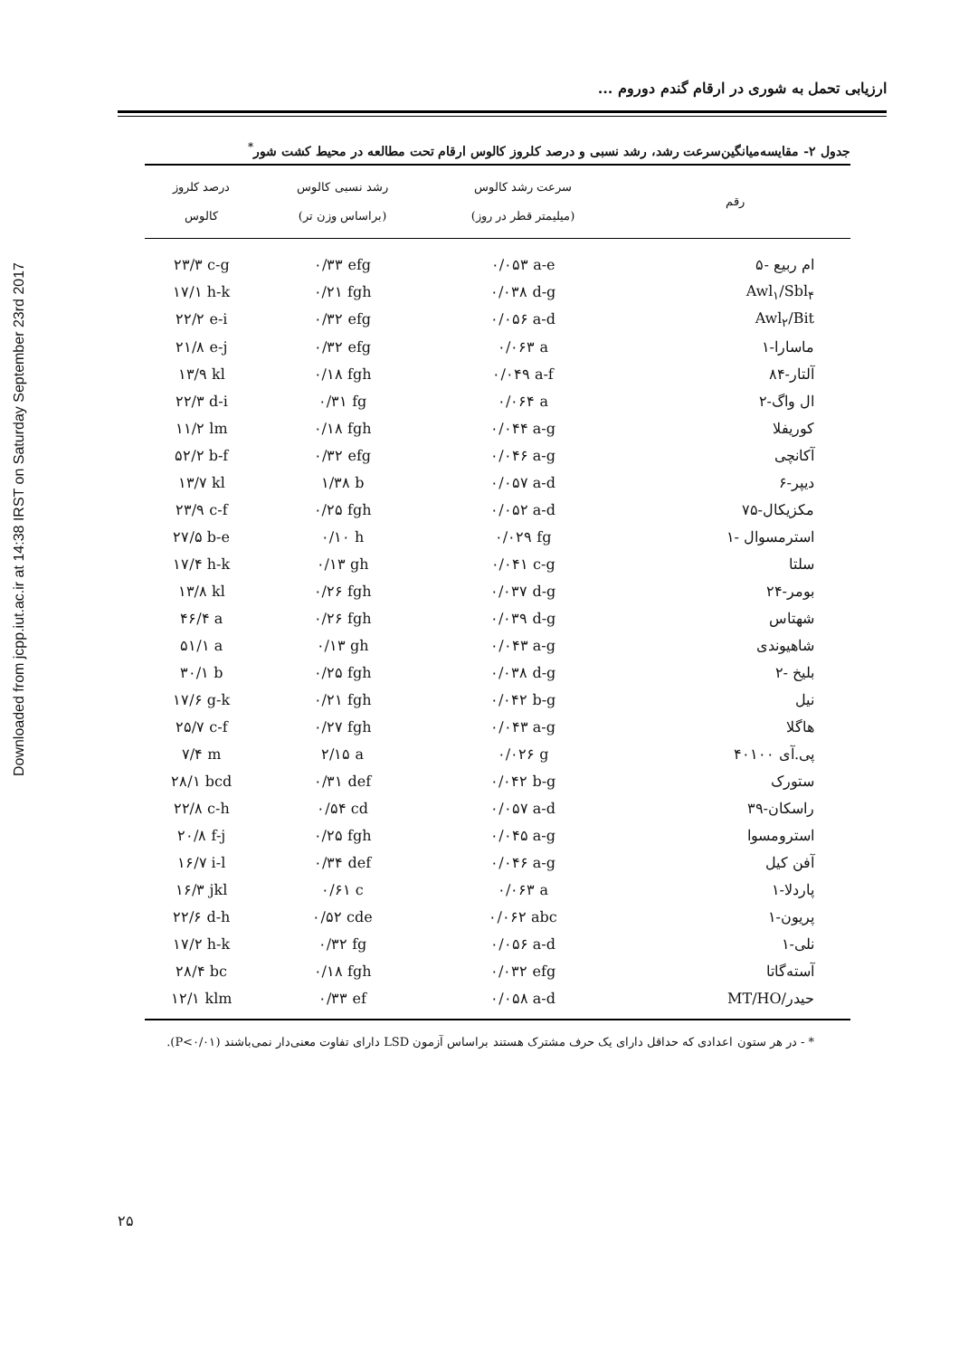Downloaded from jcpp.iut.ac.ir at 14:38 IRST on Saturday September 23rd 2017
ارزیابی تحمل به شوری در ارقام گندم دوروم ...
جدول ۲- مقایسه‌میانگین‌سرعت رشد، رشد نسبی و درصد کلروز کالوس ارقام تحت مطالعه در محیط کشت شور<sup>*</sup>
| رقم | سرعت رشد کالوس (میلیمتر قطر در روز) | رشد نسبی کالوس (براساس وزن تر) | درصد کلروز کالوس |
| --- | --- | --- | --- |
| ام ربیع -۵ | ۰/۰۵۳ a-e | ۰/۳۳ efg | ۲۳/۳ c-g |
| Awl<sub>۱</sub>/Sbl<sub>۴</sub> | ۰/۰۳۸ d-g | ۰/۲۱ fgh | ۱۷/۱ h-k |
| Awl<sub>۲</sub>/Bit | ۰/۰۵۶ a-d | ۰/۳۲ efg | ۲۲/۲ e-i |
| ماسارا-۱ | ۰/۰۶۳ a | ۰/۳۲ efg | ۲۱/۸ e-j |
| آلتار-۸۴ | ۰/۰۴۹ a-f | ۰/۱۸ fgh | ۱۳/۹ kl |
| ال واگ-۲ | ۰/۰۶۴ a | ۰/۳۱ fg | ۲۲/۳ d-i |
| کوریفلا | ۰/۰۴۴ a-g | ۰/۱۸ fgh | ۱۱/۲ lm |
| آکانچی | ۰/۰۴۶ a-g | ۰/۳۲ efg | ۵۲/۲ b-f |
| دیپر-۶ | ۰/۰۵۷ a-d | ۱/۳۸ b | ۱۳/۷ kl |
| مکزیکال-۷۵ | ۰/۰۵۲ a-d | ۰/۲۵ fgh | ۲۳/۹ c-f |
| استرمسوال -۱ | ۰/۰۲۹ fg | ۰/۱۰ h | ۲۷/۵ b-e |
| سلتا | ۰/۰۴۱ c-g | ۰/۱۳ gh | ۱۷/۴ h-k |
| بومر-۲۴ | ۰/۰۳۷ d-g | ۰/۲۶ fgh | ۱۳/۸ kl |
| شهتاس | ۰/۰۳۹ d-g | ۰/۲۶ fgh | ۴۶/۴ a |
| شاهیوندی | ۰/۰۴۳ a-g | ۰/۱۳ gh | ۵۱/۱ a |
| بلیخ -۲ | ۰/۰۳۸ d-g | ۰/۲۵ fgh | ۳۰/۱ b |
| نیل | ۰/۰۴۲ b-g | ۰/۲۱ fgh | ۱۷/۶ g-k |
| هاگلا | ۰/۰۴۳ a-g | ۰/۲۷ fgh | ۲۵/۷ c-f |
| پی.آی ۴۰۱۰۰ | ۰/۰۲۶ g | ۲/۱۵ a | ۷/۴ m |
| ستورک | ۰/۰۴۲ b-g | ۰/۳۱ def | ۲۸/۱ bcd |
| راسکان-۳۹ | ۰/۰۵۷ a-d | ۰/۵۴ cd | ۲۲/۸ c-h |
| استرومسوا | ۰/۰۴۵ a-g | ۰/۲۵ fgh | ۲۰/۸ f-j |
| آفن کیل | ۰/۰۴۶ a-g | ۰/۳۴ def | ۱۶/۷ i-l |
| پاردلا-۱ | ۰/۰۶۳ a | ۰/۶۱ c | ۱۶/۳ jkl |
| پریون-۱ | ۰/۰۶۲ abc | ۰/۵۲ cde | ۲۲/۶ d-h |
| نلی-۱ | ۰/۰۵۶ a-d | ۰/۳۲ fg | ۱۷/۲ h-k |
| آسته‌گاتا | ۰/۰۳۲ efg | ۰/۱۸ fgh | ۲۸/۴ bc |
| حیدر/MT/HO | ۰/۰۵۸ a-d | ۰/۳۳ ef | ۱۲/۱ klm |
* - در هر ستون اعدادی که حداقل دارای یک حرف مشترک هستند براساس آزمون LSD دارای تفاوت معنی‌دار نمی‌باشند (P<۰/۰۱).
۲۵